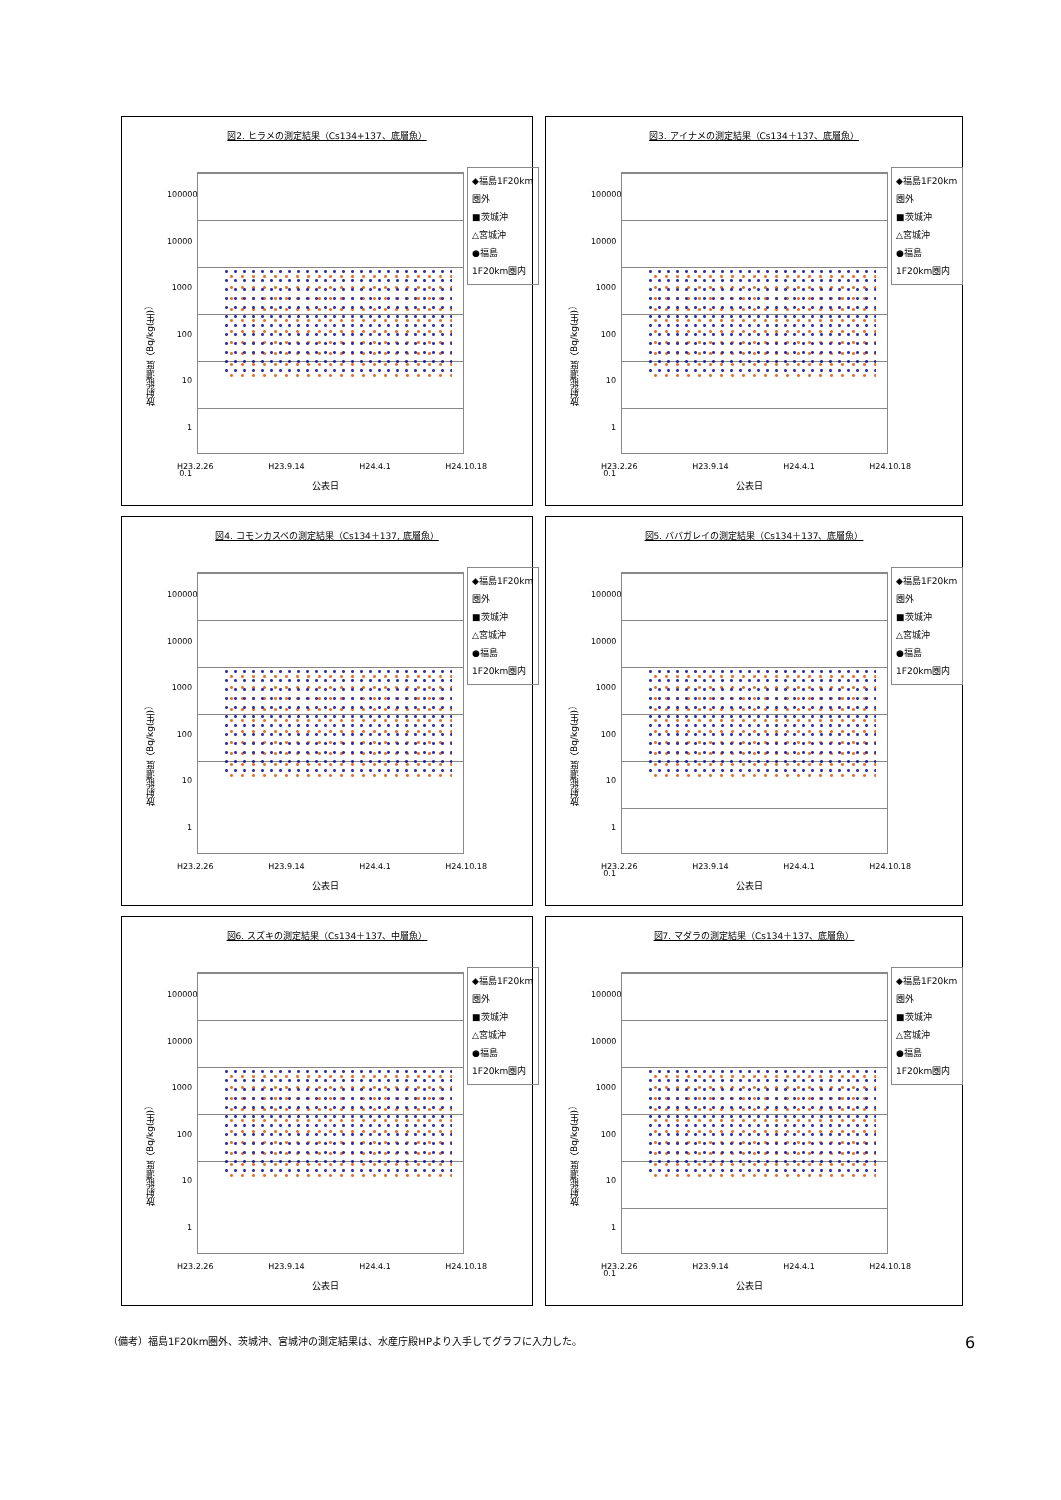図2. ヒラメの測定結果（Cs134+137、底層魚）
放射能濃度（Bq/kg(生)）
100000
10000
1000
100
10
1
0.1
◆福島1F20km圏外
■茨城沖
△宮城沖
●福島1F20km圏内
H23.2.26 H23.9.14 H24.4.1 H24.10.18
公表日
図3. アイナメの測定結果（Cs134＋137、底層魚）
放射能濃度（Bq/kg(生)）
100000
10000
1000
100
10
1
0.1
◆福島1F20km圏外
■茨城沖
△宮城沖
●福島1F20km圏内
H23.2.26 H23.9.14 H24.4.1 H24.10.18
公表日
図4. コモンカスベの測定結果（Cs134＋137, 底層魚）
放射能濃度（Bq/kg(生)）
100000
10000
1000
100
10
1
◆福島1F20km圏外
■茨城沖
△宮城沖
●福島1F20km圏内
H23.2.26 H23.9.14 H24.4.1 H24.10.18
公表日
図5. ババガレイの測定結果（Cs134＋137、底層魚）
放射能濃度（Bq/kg(生)）
100000
10000
1000
100
10
1
0.1
◆福島1F20km圏外
■茨城沖
△宮城沖
●福島1F20km圏内
H23.2.26 H23.9.14 H24.4.1 H24.10.18
公表日
図6. スズキの測定結果（Cs134＋137、中層魚）
放射能濃度（Bq/kg(生)）
100000
10000
1000
100
10
1
◆福島1F20km圏外
■茨城沖
△宮城沖
●福島1F20km圏内
H23.2.26 H23.9.14 H24.4.1 H24.10.18
公表日
図7. マダラの測定結果（Cs134＋137、底層魚）
放射能濃度（Bq/kg(生)）
100000
10000
1000
100
10
1
0.1
◆福島1F20km圏外
■茨城沖
△宮城沖
●福島1F20km圏内
H23.2.26 H23.9.14 H24.4.1 H24.10.18
公表日
（備考）福島1F20km圏外、茨城沖、宮城沖の測定結果は、水産庁殿HPより入手してグラフに入力した。
6